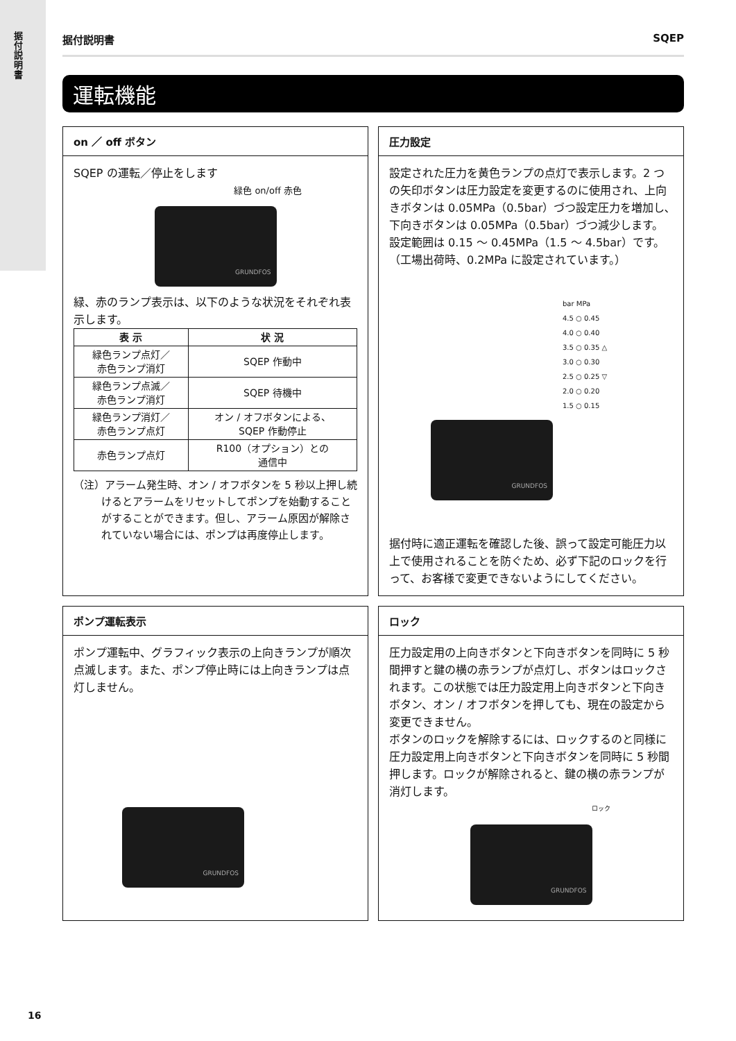据付説明書
据付説明書 SQEP
運転機能
on ／ off ボタン
SQEP の運転／停止をします
緑色 on/off 赤色
GRUNDFOS
緑、赤のランプ表示は、以下のような状況をそれぞれ表示します。
| 表 示 | 状 況 |
| --- | --- |
| 緑色ランプ点灯／ 赤色ランプ消灯 | SQEP 作動中 |
| 緑色ランプ点滅／ 赤色ランプ消灯 | SQEP 待機中 |
| 緑色ランプ消灯／ 赤色ランプ点灯 | オン / オフボタンによる、 SQEP 作動停止 |
| 赤色ランプ点灯 | R100（オプション）との 通信中 |
（注）アラーム発生時、オン / オフボタンを 5 秒以上押し続けるとアラームをリセットしてポンプを始動することがすることができます。但し、アラーム原因が解除されていない場合には、ポンプは再度停止します。
圧力設定
設定された圧力を黄色ランプの点灯で表示します。2 つの矢印ボタンは圧力設定を変更するのに使用され、上向きボタンは 0.05MPa（0.5bar）づつ設定圧力を増加し､下向きボタンは 0.05MPa（0.5bar）づつ減少します。設定範囲は 0.15 ～ 0.45MPa（1.5 ～ 4.5bar）です。（工場出荷時、0.2MPa に設定されています。）
bar MPa
4.5 ○ 0.45
4.0 ○ 0.40
3.5 ○ 0.35 △
3.0 ○ 0.30
2.5 ○ 0.25 ▽
2.0 ○ 0.20
1.5 ○ 0.15
GRUNDFOS
据付時に適正運転を確認した後、誤って設定可能圧力以上で使用されることを防ぐため、必ず下記のロックを行って、お客様で変更できないようにしてください。
ポンプ運転表示
ポンプ運転中、グラフィック表示の上向きランプが順次点滅します。また、ポンプ停止時には上向きランプは点灯しません。
GRUNDFOS
ロック
圧力設定用の上向きボタンと下向きボタンを同時に 5 秒間押すと鍵の横の赤ランプが点灯し、ボタンはロックされます。この状態では圧力設定用上向きボタンと下向きボタン、オン / オフボタンを押しても、現在の設定から変更できません。
ボタンのロックを解除するには、ロックするのと同様に圧力設定用上向きボタンと下向きボタンを同時に 5 秒間押します。ロックが解除されると、鍵の横の赤ランプが消灯します。
ロック
GRUNDFOS
16